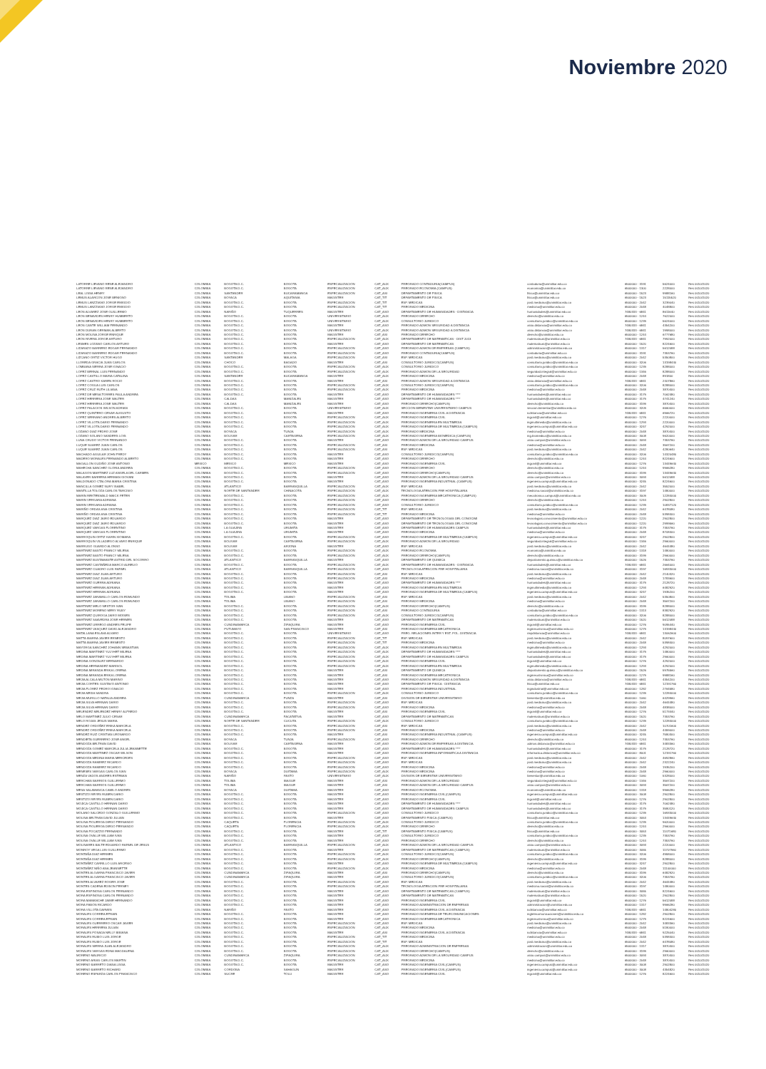Noviembre 2020
| LATORRE LIEVANO RENE ALEJANDRO | COLOMBIA | BOGOTA D.C. | BOGOTA | ESPECIALIZACION | CAT_AUX | PREGRADO CONTADURIA(CAMPUS) | contaduria@unimilitar.edu.co | 6500000 - 3191 | 5624000 | Res 0010/2020 |
| LATORRE LIEVANO RENE ALEJANDRO | COLOMBIA | BOGOTA D.C. | BOGOTA | ESPECIALIZACION | CAT_AUX | PREGRADO ECONOMIA (CAMPUS) | economia@unimilitar.edu.co | 6500000 - 1300 | 2228000 | Res 0010/2020 |
| LEAL LISSA HENRY | COLOMBIA | SANTANDER | BUCARAMANGA | ESPECIALIZACION | CAT_ASI | DEPARTAMENTO DE FISICA | fisica@unimilitar.edu.co | 6500000 - 1523 | 9988160 | Res 0010/2020 |
| LEMUS ALARCON JOSE BENIGNO | COLOMBIA | BOYACA | AQUITANIA | MAGISTER | CAT_TIT | DEPARTAMENTO DE FISICA | fisica@unimilitar.edu.co | 6500000 - 1523 | 15115520 | Res 0010/2020 |
| LEMUS LANZZIANO JORGE EMIGDIO | COLOMBIA | BOGOTA D.C. | BOGOTA | ESPECIALIZACION | CAT_TIT | ESP. MEDICAS | post.medicina@unimilitar.edu.co | 6500000 - 2042 | 3239040 | Res 0010/2020 |
| LEMUS LANZZIANO JORGE EMIGDIO | COLOMBIA | BOGOTA D.C. | BOGOTA | ESPECIALIZACION | CAT_TIT | PREGRADO MEDICINA | medicina@unimilitar.edu.co | 6500000 - 2048 | 4048800 | Res 0010/2020 |
| LEON ALVAREZ JOSE GUILLERMO | COLOMBIA | NARIÑO | TUQUERRES | MAGISTER | CAT_ASO | DEPARTAMENTO DE HUMANIDADES - DISTANCIA | humanidades@unimilitar.edu.co | 7480333 - 6841 | 8611640 | Res 0010/2020 |
| LEON BENAVIDES HENRY HUMBERTO | COLOMBIA | BOGOTA D.C. | BOGOTA | UNIVERSITARIO | CAT_AUX | PREGRADO DERECHO | derecho@unimilitar.edu.co | 6500000 - 1244 | 7622000 | Res 0010/2020 |
| LEON BENAVIDES HENRY HUMBERTO | COLOMBIA | BOGOTA D.C. | BOGOTA | UNIVERSITARIO | CAT_AUX | CONSULTORIO JURIDICO | consultorio.juridico@unimilitar.edu.co | 6500000 - 1239 | 5624000 | Res 0010/2020 |
| LEON CANTE WILLIAM FERNANDO | COLOMBIA | BOGOTA D.C. | BOGOTA | MAGISTER | CAT_ASO | PREGRADO ADMON SEGURIDAD A DISTANCIA | asso.distancia@unimilitar.edu.co | 7480333 - 6841 | 4354200 | Res 0010/2020 |
| LEON DURAN GERMAN ALBERTO | COLOMBIA | BOGOTA D.C. | BOGOTA | UNIVERSITARIO | CAT_AUX | PREGRADO ADMON SEGURIDAD A DISTANCIA | asso.distancia@unimilitar.edu.co | 7480333 - 6841 | 1998000 | Res 0010/2020 |
| LEON MOLINA JORGE ENRIQUE | COLOMBIA | BOGOTA D.C. | BOGOTA | MAGISTER | CAT_ASI | PREGRADO DERECHO | derecho@unimilitar.edu.co | 6500000 - 1244 | 6777680 | Res 0010/2020 |
| LEON RIVERA JORGE ARTURO | COLOMBIA | BOGOTA D.C. | BOGOTA | ESPECIALIZACION | CAT_AUX | DEPARTAMENTO DE MATEMATICAS - DIST 2013 | matematicas@unimilitar.edu.co | 7480333 - 6841 | 7992000 | Res 0010/2020 |
| LESMES LOZANO CARLOS ARTURO | COLOMBIA | BOGOTA D.C. | BOGOTA | MAGISTER | CAT_ASO | DEPARTAMENTO DE MATEMATICAS | matematicas@unimilitar.edu.co | 6500000 - 1520 | 8224600 | Res 0010/2020 |
| LIZARAZO BARRERO EDGAR FERNANDO | COLOMBIA | BOGOTA D.C. | BOGOTA | ESPECIALIZACION | CAT_ASO | PREGRADO ADMON DE EMPRESAS (CAMPUS) | administracion@unimilitar.edu.co | 6500000 - 1317 | 5612088 | Res 0010/2020 |
| LIZARAZO BARRERO EDGAR FERNANDO | COLOMBIA | BOGOTA D.C. | BOGOTA | ESPECIALIZACION | CAT_ASO | PREGRADO CONTADURIA(CAMPUS) | contaduria@unimilitar.edu.co | 6500000 - 3191 | 7353760 | Res 0010/2020 |
| LIZCANO ORTIZ VICTOR HUGO | COLOMBIA | SANTANDER | MALAGA | ESPECIALIZACION | CAT_ASI | ESP. MEDICAS | post.medicina@unimilitar.edu.co | 6500000 - 2042 | 5350800 | Res 0010/2020 |
| LLOREDA GRACIA JUAN CARLOS | COLOMBIA | CHOCO | BAGADO | MAGISTER | CAT_ASI | CONSULTORIO JURIDICO(CAMPUS) | consultorio.juridico@unimilitar.edu.co | 6500000 - 3206 | 13198440 | Res 0010/2020 |
| LOMBANA SIERRA JOSE IGNACIO | COLOMBIA | BOGOTA D.C. | BOGOTA | ESPECIALIZACION | CAT_AUX | CONSULTORIO JURIDICO | consultorio.juridico@unimilitar.edu.co | 6500000 - 1239 | 8288000 | Res 0010/2020 |
| LOPEZ BERNAL LUIS FERNANDO | COLOMBIA | BOGOTA D.C. | BOGOTA | ESPECIALIZACION | CAT_AUX | PREGRADO ADMON DE LA SEGURIDAD | seguridad.integral@unimilitar.edu.co | 6500000 - 1346 | 8288000 | Res 0010/2020 |
| LOPEZ CASTILLO MARIA CATALINA | COLOMBIA | SANTANDER | BUCARAMANGA | MAGISTER | CAT_AUX | PREGRADO MEDICINA | medicina@unimilitar.edu.co | 6500000 - 2048 | 891800 | Res 0010/2020 |
| LOPEZ CASTRO KAREN ROCIO | COLOMBIA | BOGOTA D.C. | BOGOTA | MAGISTER | CAT_ASI | PREGRADO ADMON SEGURIDAD A DISTANCIA | asso.distancia@unimilitar.edu.co | 7480333 - 6841 | 2407860 | Res 0010/2020 |
| LOPEZ COGUA LUIS CARLOS | COLOMBIA | BOGOTA D.C. | BOGOTA | ESPECIALIZACION | CAT_AUX | CONSULTORIO JURIDICO(CAMPUS) | consultorio.juridico@unimilitar.edu.co | 6500000 - 3206 | 8288000 | Res 0010/2020 |
| LOPEZ CRUZ RUTH LILIANA | COLOMBIA | BOGOTA D.C. | BOGOTA | ESPECIALIZACION | CAT_AUX | PREGRADO MEDICINA | medicina@unimilitar.edu.co | 6500000 - 2048 | 3870400 | Res 0010/2020 |
| LOPEZ DE MESA TORRES PAULA ANDREA | COLOMBIA | BOGOTA D.C. | BOGOTA | MAGISTER | CAT_ASO | DEPARTAMENTO DE HUMANIDADES **** | humanidades@unimilitar.edu.co | 6500000 - 3179 | 7062480 | Res 0010/2020 |
| LOPEZ HERRERA JOSE WALTER | COLOMBIA | CALDAS | MANIZALES | MAGISTER | CAT_ASO | DEPARTAMENTO DE HUMANIDADES **** | humanidades@unimilitar.edu.co | 6500000 - 3179 | 4741240 | Res 0010/2020 |
| LOPEZ HERRERA JOSE WALTER | COLOMBIA | CALDAS | MANIZALES | MAGISTER | CAT_ASO | PREGRADO DERECHO(CAMPUS) | derecho@unimilitar.edu.co | 6500000 - 3199 | 3870400 | Res 0010/2020 |
| LOPEZ PALACIOS WILSON ADRIAN | COLOMBIA | BOGOTA D.C. | BOGOTA | UNIVERSITARIO | CAT_AUX | SECCION BIENESTAR UNIVERSITARIO CAMPUS | seccion.bienestar@unimilitar.edu.co | 6500000 - 3209 | 6660000 | Res 0010/2020 |
| LOPEZ QUINTERO CESAR AUGUSTO | COLOMBIA | BOGOTA D.C. | BOGOTA | MAGISTER | CAT_ASO | PREGRADO INGENIERIA CIVIL A DISTANCIA | icdistancia@unimilitar.edu.co | 7480333 - 6841 | 6966720 | Res 0010/2020 |
| LOPEZ SERRANO ANDRES ALBERTO | COLOMBIA | BOGOTA D.C. | BOGOTA | ESPECIALIZACION | CAT_AUX | PREGRADO INGENIERIA CIVIL | ingcivil@unimilitar.edu.co | 6500000 - 1276 | 2220000 | Res 0010/2020 |
| LOPEZ VILLOTA DARIO FERNANDO | COLOMBIA | BOGOTA D.C. | BOGOTA | ESPECIALIZACION | CAT_AUX | PREGRADO INGENIERIA EN MULTIMEDIA | ingmultimedia@unimilitar.edu.co | 6500000 - 1293 | 2220000 | Res 0010/2020 |
| LOPEZ VILLOTA DARIO FERNANDO | COLOMBIA | BOGOTA D.C. | BOGOTA | ESPECIALIZACION | CAT_AUX | PREGRADO INGENIERIA DE MULTIMEDIA (CAMPUS) | ingenieria.campus@unimilitar.edu.co | 6500000 - 3247 | 4292000 | Res 0010/2020 |
| LOZANO DIAZ PEDRO JOSE | COLOMBIA | BOYACA | TUNJA | ESPECIALIZACION | CAT_AUX | PREGRADO MEDICINA | medicina@unimilitar.edu.co | 6500000 - 2048 | 3870400 | Res 0010/2020 |
| LOZANO SOLANO SANDERS LOIS | COLOMBIA | BOLIVAR | CARTAGENA | ESPECIALIZACION | CAT_AUX | PREGRADO INGENIERIA BIOMEDICA (CAMPUS) | ing.biomedica@unimilitar.edu.co | 6500000 - 3008 | 9620000 | Res 0010/2020 |
| LUNA CRUDO VICTOR FERNANDO | COLOMBIA | BOGOTA D.C. | BOGOTA | MAGISTER | CAT_ASO | PREGRADO ADMON DE LA SEGURIDAD CAMPUS | asso.campus@unimilitar.edu.co | 6500000 - 3093 | 7353760 | Res 0010/2020 |
| LUQUE SUAREZ JUAN CARLOS | COLOMBIA | BOGOTA D.C. | BOGOTA | ESPECIALIZACION | CAT_ASI | PREGRADO MEDICINA | medicina@unimilitar.edu.co | 6500000 - 2048 | 3567200 | Res 0010/2020 |
| LUQUE SUAREZ JUAN CARLOS | COLOMBIA | BOGOTA D.C. | BOGOTA | ESPECIALIZACION | CAT_ASI | ESP. MEDICAS | post.medicina@unimilitar.edu.co | 6500000 - 2042 | 4280640 | Res 0010/2020 |
| MACHADO AGUILAR JOHN FREDY | COLOMBIA | BOGOTA D.C. | BOGOTA | MAGISTER | CAT_ASO | CONSULTORIO JURIDICO(CAMPUS) | consultorio.juridico@unimilitar.edu.co | 6500000 - 3206 | 14320480 | Res 0010/2020 |
| MADERO MORALES FERNANDO ALBERTO | COLOMBIA | BOGOTA D.C. | BOGOTA | MAGISTER | CAT_ASO | PREGRADO DERECHO | derecho@unimilitar.edu.co | 6500000 - 1244 | 8224600 | Res 0010/2020 |
| MAGALLON GUDIÑO JOSE ANTONIO | MEXICO | MEXICO | MEXICO | MAGISTER | CAT_ASO | PREGRADO INGENIERIA CIVIL | ingcivil@unimilitar.edu.co | 6500000 - 1276 | 13449640 | Res 0010/2020 |
| MAHECHA SANCHEZ GLORIA ANDREA | COLOMBIA | BOGOTA D.C. | BOGOTA | ESPECIALIZACION | CAT_ASO | PREGRADO DERECHO | derecho@unimilitar.edu.co | 6500000 - 1244 | 9966280 | Res 0010/2020 |
| MALAGON MARTINEZ LUZ ANGELA DEL CARMEN | COLOMBIA | BOGOTA D.C. | BOGOTA | ESPECIALIZACION | CAT_ASO | PREGRADO DERECHO(CAMPUS) | derecho@unimilitar.edu.co | 6500000 - 3199 | 13449640 | Res 0010/2020 |
| MALAVER BARRERA HERMAN GIOVANI | COLOMBIA | BOGOTA D.C. | BOGOTA | MAGISTER | CAT_ASO | PREGRADO ADMON DE LA SEGURIDAD CAMPUS | asso.campus@unimilitar.edu.co | 6500000 - 3093 | 5612088 | Res 0010/2020 |
| MALDONADO CTALORA MARIA CRISTINA | COLOMBIA | BOGOTA D.C. | BOGOTA | MAGISTER | CAT_ASO | PREGRADO INGENIERIA INDUSTRIAL (CAMPUS) | ingenieria.campus@unimilitar.edu.co | 6500000 - 3245 | 8224600 | Res 0010/2020 |
| MANCILLA GOMEZ NURY ISABEL | COLOMBIA | ATLANTICO | BARRANQUILLA | ESPECIALIZACION | CAT_AUX | ESP. MEDICAS | post.medicina@unimilitar.edu.co | 6500000 - 2042 | 3552000 | Res 0010/2020 |
| MANTILLA TOLOZA CARLOS TARCISIO | COLOMBIA | NORTE DE SANTANDER | CHINACOTA | ESPECIALIZACION | CAT_AUX | TECNOLOGIA ATENCION PRE HOSPITALARIA | medicina.social@unimilitar.edu.co | 6500000 - 3197 | 1480000 | Res 0010/2020 |
| MARIN REKTENWALD MAICK PETER | COLOMBIA | BOGOTA D.C. | BOGOTA | ESPECIALIZACION | CAT_AUX | PREGRADO INGENIERIA MECATRONICA (CAMPUS) | mecatronica.campus@unimilitar.edu.co | 6500000 - 3009 | 12284000 | Res 0010/2020 |
| MARIN VERGARA ADRIANA | COLOMBIA | BOGOTA D.C. | BOGOTA | ESPECIALIZACION | CAT_ASO | PREGRADO DERECHO | derecho@unimilitar.edu.co | 6500000 - 1244 | 2902800 | Res 0010/2020 |
| MARIN VERGARA ADRIANA | COLOMBIA | BOGOTA D.C. | BOGOTA | ESPECIALIZACION | CAT_ASO | CONSULTORIO JURIDICO | consultorio.juridico@unimilitar.edu.co | 6500000 - 1239 | 10837120 | Res 0010/2020 |
| MARIÑO ORDAS ANA CRISTINA | COLOMBIA | BOGOTA D.C. | BOGOTA | ESPECIALIZACION | CAT_TIT | ESP. MEDICAS | post.medicina@unimilitar.edu.co | 6500000 - 2042 | 6478080 | Res 0010/2020 |
| MARIÑO ORDAS ANA CRISTINA | COLOMBIA | BOGOTA D.C. | BOGOTA | ESPECIALIZACION | CAT_TIT | PREGRADO MEDICINA | medicina@unimilitar.edu.co | 6500000 - 2048 | 5398400 | Res 0010/2020 |
| MARQUEZ DIAZ JAIRO EDUARDO | COLOMBIA | BOGOTA D.C. | BOGOTA | MAGISTER | CAT_ASO | DEPARTAMENTO DE TECNOLOGIAS DEL CONOCIMI | tecnologias.conocimiento@unimilitar.edu.co | 6500000 - 1220 | 2902800 | Res 0010/2020 |
| MARQUEZ DIAZ JAIRO EDUARDO | COLOMBIA | BOGOTA D.C. | BOGOTA | MAGISTER | CAT_ASO | DEPARTAMENTO DE TECNOLOGIAS DEL CONOCIMI | tecnologias.conocimiento@unimilitar.edu.co | 6500000 - 1220 | 2999560 | Res 0010/2020 |
| MARQUEZ VARGAS FLORENTINO | COLOMBIA | LA GUAJIRA | URUMITA | MAGISTER | CAT_ASO | DEPARTAMENTO DE HUMANIDADES CAMPUS | humanidades@unimilitar.edu.co | 6500000 - 3179 | 7353760 | Res 0010/2020 |
| MARQUEZ VARGAS FLORENTINO | COLOMBIA | LA GUAJIRA | URUMITA | MAGISTER | CAT_ASO | PREGRADO MEDICINA | medicina@unimilitar.edu.co | 6500000 - 2048 | 8708400 | Res 0010/2020 |
| MARROQUIN ORTIZ KARIN XIOMARA | COLOMBIA | BOGOTA D.C. | BOGOTA | ESPECIALIZACION | CAT_ASO | PREGRADO INGENIERIA DE MULTIMEDIA (CAMPUS) | ingenieria.campus@unimilitar.edu.co | 6500000 - 3247 | 2902800 | Res 0010/2020 |
| MARROQUIN VILLADIEGO ALVARO ENRIQUE | COLOMBIA | BOLIVAR | CARTAGENA | ESPECIALIZACION | CAT_AUX | PREGRADO ADMON DE LA SEGURIDAD | seguridad.integral@unimilitar.edu.co | 6500000 - 1346 | 2960000 | Res 0010/2020 |
| MARRUGO GUARDO ALONSO | COLOMBIA | BOLIVAR | ARJONA | MAGISTER | CAT_ASO | ESP. MEDICAS | post.medicina@unimilitar.edu.co | 6500000 - 2042 | 4644480 | Res 0010/2020 |
| MARTINEZ BASTO FRANCY MILENA | COLOMBIA | BOGOTA D.C. | BOGOTA | ESPECIALIZACION | CAT_AUX | PREGRADO ECONOMIA | economia@unimilitar.edu.co | 6500000 - 1318 | 1480000 | Res 0010/2020 |
| MARTINEZ BASTO FRANCY MILENA | COLOMBIA | BOGOTA D.C. | BOGOTA | ESPECIALIZACION | CAT_AUX | PREGRADO DERECHO(CAMPUS) | derecho@unimilitar.edu.co | 6500000 - 3199 | 2960000 | Res 0010/2020 |
| MARTINEZ BUSTAMANTE ASTRID DEL SOCORRO | COLOMBIA | ATLANTICO | BARRANQUILLA | MAGISTER | CAT_ASO | DEPARTAMENTO DE QUIMICA | departamento.quimica@unimilitar.edu.co | 6500000 - 1526 | 7353760 | Res 0010/2020 |
| MARTINEZ CASTAÑEDA MARCO AURELIO | COLOMBIA | BOGOTA D.C. | BOGOTA | ESPECIALIZACION | CAT_AUX | DEPARTAMENTO DE HUMANIDADES - DISTANCIA | humanidades@unimilitar.edu.co | 7480333 - 6841 | 2664000 | Res 0010/2020 |
| MARTINEZ CUADRO LUIS RAFAEL | COLOMBIA | ATLANTICO | BARRANQUILLA | ESPECIALIZACION | CAT_ASO | TECNOLOGIA ATENCION PRE HOSPITALARIA | medicina.social@unimilitar.edu.co | 6500000 - 3197 | 16933000 | Res 0010/2020 |
| MARTINEZ DIAZ JUAN ARTURO | COLOMBIA | BOGOTA D.C. | BOGOTA | ESPECIALIZACION | CAT_ASI | ESP. MEDICAS | post.medicina@unimilitar.edu.co | 6500000 - 2042 | 2140320 | Res 0010/2020 |
| MARTINEZ DIAZ JUAN ARTURO | COLOMBIA | BOGOTA D.C. | BOGOTA | ESPECIALIZACION | CAT_ASI | PREGRADO MEDICINA | medicina@unimilitar.edu.co | 6500000 - 2048 | 1783600 | Res 0010/2020 |
| MARTINEZ GUERRA ADRIANA | COLOMBIA | BOGOTA D.C. | BOGOTA | MAGISTER | CAT_ASO | DEPARTAMENTO DE HUMANIDADES **** | humanidades@unimilitar.edu.co | 6500000 - 3179 | 2128720 | Res 0010/2020 |
| MARTINEZ HERRAN ADRIANA | COLOMBIA | BOGOTA D.C. | BOGOTA | MAGISTER | CAT_ASO | PREGRADO INGENIERIA EN MULTIMEDIA | ingmultimedia@unimilitar.edu.co | 6500000 - 1293 | 6482920 | Res 0010/2020 |
| MARTINEZ HERRAN ADRIANA | COLOMBIA | BOGOTA D.C. | BOGOTA | MAGISTER | CAT_ASO | PREGRADO INGENIERIA DE MULTIMEDIA (CAMPUS) | ingenieria.campus@unimilitar.edu.co | 6500000 - 3247 | 1935200 | Res 0010/2020 |
| MARTINEZ JARAMILLO CARLOS EDMUNDO | COLOMBIA | TOLIMA | LIBANO | ESPECIALIZACION | CAT_ASI | ESP. MEDICAS | post.medicina@unimilitar.edu.co | 6500000 - 2042 | 5350800 | Res 0010/2020 |
| MARTINEZ JARAMILLO CARLOS EDMUNDO | COLOMBIA | TOLIMA | LIBANO | ESPECIALIZACION | CAT_ASI | PREGRADO MEDICINA | medicina@unimilitar.edu.co | 6500000 - 2048 | 3567200 | Res 0010/2020 |
| MARTINEZ MELO NESTOR IVAN | COLOMBIA | BOGOTA D.C. | BOGOTA | ESPECIALIZACION | CAT_AUX | PREGRADO DERECHO(CAMPUS) | derecho@unimilitar.edu.co | 6500000 - 3199 | 8288000 | Res 0010/2020 |
| MARTINEZ MORENO MERY RUBY | COLOMBIA | BOGOTA D.C. | BOGOTA | ESPECIALIZACION | CAT_ASI | PREGRADO CONTADURIA | contaduria@unimilitar.edu.co | 6500000 - 1313 | 8382920 | Res 0010/2020 |
| MARTINEZ QUIROGA JAIRO MOISES | COLOMBIA | BOGOTA D.C. | BOGOTA | ESPECIALIZACION | CAT_AUX | CONSULTORIO JURIDICO(CAMPUS) | consultorio.juridico@unimilitar.edu.co | 6500000 - 3206 | 8288000 | Res 0010/2020 |
| MARTINEZ SAAVEDRA JOSE HERMES | COLOMBIA | BOGOTA D.C. | BOGOTA | MAGISTER | CAT_ASO | DEPARTAMENTO DE MATEMATICAS | matematicas@unimilitar.edu.co | 6500000 - 1520 | 5612088 | Res 0010/2020 |
| MARTINEZ URREGO ANDRES FELIPE | COLOMBIA | CUNDINAMARCA | ZIPAQUIRA | MAGISTER | CAT_ASO | PREGRADO INGENIERIA CIVIL | ingcivil@unimilitar.edu.co | 6500000 - 1276 | 9095440 | Res 0010/2020 |
| MARTINEZ VASQUEZ DAVID ALEJANDRO | COLOMBIA | PUTUMAYO | SAN FRANCISCO | MAGISTER | CAT_ASI | PREGRADO INGENIERIA MECATRONICA | ingmecatronica@unimilitar.edu.co | 6500000 - 1279 | 13198440 | Res 0010/2020 |
| MATALLANA ESLAVA ALVARO | COLOMBIA | BOGOTA D.C. | BOGOTA | UNIVERSITARIO | CAT_ASO | PREG. RELACIONES INTER Y EST. POL. DISTANCIA | riepdistancia@unimilitar.edu.co | 7480333 - 6841 | 13062600 | Res 0010/2020 |
| MATTA IBARRA JAVIER ERNESTO | COLOMBIA | BOGOTA D.C. | BOGOTA | ESPECIALIZACION | CAT_TIT | ESP. MEDICAS | post.medicina@unimilitar.edu.co | 6500000 - 2042 | 8097600 | Res 0010/2020 |
| MATTA IBARRA JAVIER ERNESTO | COLOMBIA | BOGOTA D.C. | BOGOTA | ESPECIALIZACION | CAT_TIT | PREGRADO MEDICINA | medicina@unimilitar.edu.co | 6500000 - 2048 | 5398400 | Res 0010/2020 |
| MAYORGA SANCHEZ JOHANN SEBASTIAN | COLOMBIA | BOGOTA D.C. | BOGOTA | ESPECIALIZACION | CAT_AUX | PREGRADO INGENIERIA EN MULTIMEDIA | ingmultimedia@unimilitar.edu.co | 6500000 - 1293 | 4292000 | Res 0010/2020 |
| MEDINA MARTINEZ YULYHET MILENA | COLOMBIA | BOGOTA D.C. | BOGOTA | ESPECIALIZACION | CAT_AUX | DEPARTAMENTO DE HUMANIDADES **** | humanidades@unimilitar.edu.co | 6500000 - 3179 | 1480000 | Res 0010/2020 |
| MEDINA MARTINEZ YULYHET MILENA | COLOMBIA | BOGOTA D.C. | BOGOTA | ESPECIALIZACION | CAT_AUX | DEPARTAMENTO DE HUMANIDADES CAMPUS | humanidades@unimilitar.edu.co | 6500000 - 3179 | 2960000 | Res 0010/2020 |
| MEDINA GONZALEZ BERNARDO | COLOMBIA | BOGOTA D.C. | BOGOTA | ESPECIALIZACION | CAT_AUX | PREGRADO INGENIERIA CIVIL | ingcivil@unimilitar.edu.co | 6500000 - 1276 | 4292000 | Res 0010/2020 |
| MEDINA HERNANDEZ MARISOL | COLOMBIA | BOGOTA D.C. | BOGOTA | ESPECIALIZACION | CAT_AUX | PREGRADO INGENIERIA EN MULTIMEDIA | ingmultimedia@unimilitar.edu.co | 6500000 - 1293 | 4292000 | Res 0010/2020 |
| MEDINA MIRANDA ERIKA LORENA | COLOMBIA | BOGOTA D.C. | BOGOTA | MAGISTER | CAT_ASI | DEPARTAMENTO DE QUIMICA | departamento.quimica@unimilitar.edu.co | 6500000 - 1526 | 5975560 | Res 0010/2020 |
| MEDINA MIRANDA ERIKA LORENA | COLOMBIA | BOGOTA D.C. | BOGOTA | MAGISTER | CAT_ASI | PREGRADO INGENIERIA MECATRONICA | ingmecatronica@unimilitar.edu.co | 6500000 - 1279 | 9988160 | Res 0010/2020 |
| MEJIA ALCALA MILTON MARINO | COLOMBIA | BOGOTA D.C. | BOGOTA | MAGISTER | CAT_ASO | PREGRADO ADMON SEGURIDAD A DISTANCIA | asso.distancia@unimilitar.edu.co | 7480333 - 6841 | 4354200 | Res 0010/2020 |
| MEJIA CORTES GUSTAVO ANTONIO | COLOMBIA | BOGOTA D.C. | BOGOTA | MAGISTER | CAT_ASO | DEPARTAMENTO DE FISICA - DISTANCIA | fisica@unimilitar.edu.co | 7480333 - 6841 | 12191760 | Res 0010/2020 |
| MEJIA FLOREZ PEDRO IGNACIO | COLOMBIA | BOGOTA D.C. | BOGOTA | MAGISTER | CAT_ASO | PREGRADO INGENIERIA INDUSTRIAL | ingindustrial@unimilitar.edu.co | 6500000 - 1282 | 2764580 | Res 0010/2020 |
| MEJIA MEJIA SANDRA | COLOMBIA | BOGOTA D.C. | BOGOTA | ESPECIALIZACION | CAT_AUX | CONSULTORIO JURIDICO | consultorio.juridico@unimilitar.edu.co | 6500000 - 1239 | 12284000 | Res 0010/2020 |
| MEJIA MURILLO NATALIA ANDREA | COLOMBIA | CUNDINAMARCA | FUNZA | MAGISTER | CAT_ASI | DIVISION DE BIENESTAR UNIVERSITARIO | bienestar@unimilitar.edu.co | 6500000 - 1060 | 6429960 | Res 0010/2020 |
| MEJIA SILVA HERNAN DARIO | COLOMBIA | BOGOTA D.C. | BOGOTA | ESPECIALIZACION | CAT_ASO | ESP. MEDICAS | post.medicina@unimilitar.edu.co | 6500000 - 2042 | 4644480 | Res 0010/2020 |
| MEJIA SILVA HERNAN DARIO | COLOMBIA | BOGOTA D.C. | BOGOTA | ESPECIALIZACION | CAT_ASO | PREGRADO MEDICINA | medicina@unimilitar.edu.co | 6500000 - 2048 | 4838000 | Res 0010/2020 |
| MELENDEZ MELENDEZ HENRY ALFREDO | COLOMBIA | BOGOTA D.C. | BOGOTA | MAGISTER | CAT_ASI | PREGRADO INGENIERIA CIVIL | ingcivil@unimilitar.edu.co | 6500000 - 1276 | 5173440 | Res 0010/2020 |
| MELO MARTINEZ JULIO CESAR | COLOMBIA | CUNDINAMARCA | FACATATIVA | MAGISTER | CAT_ASO | DEPARTAMENTO DE MATEMATICAS | matematicas@unimilitar.edu.co | 6500000 - 1520 | 7353760 | Res 0010/2020 |
| MELO ROJAS JESUS MARIA | COLOMBIA | NORTE DE SANTANDER | CUCUTA | ESPECIALIZACION | CAT_AUX | CONSULTORIO JURIDICO | consultorio.juridico@unimilitar.edu.co | 6500000 - 1239 | 12284000 | Res 0010/2020 |
| MENDEZ ORDOÑEZ ERIKA MARCELA | COLOMBIA | BOGOTA D.C. | BOGOTA | ESPECIALIZACION | CAT_ASI | ESP. MEDICAS | post.medicina@unimilitar.edu.co | 6500000 - 2042 | 10701600 | Res 0010/2020 |
| MENDEZ ORDOÑEZ ERIKA MARCELA | COLOMBIA | BOGOTA D.C. | BOGOTA | ESPECIALIZACION | CAT_ASI | PREGRADO MEDICINA | medicina@unimilitar.edu.co | 6500000 - 2048 | 4459000 | Res 0010/2020 |
| MENDEZ RUIZ CRISTIAN LEONARDO | COLOMBIA | BOGOTA D.C. | BOGOTA | MAGISTER | CAT_ASI | PREGRADO INGENIERIA INDUSTRIAL (CAMPUS) | ingenieria.campus@unimilitar.edu.co | 6500000 - 3245 | 7580300 | Res 0010/2020 |
| MENDIETA GUERRERO JOSE ANGEL | COLOMBIA | BOYACA | TUNJA | ESPECIALIZACION | CAT_ASO | PREGRADO DERECHO | derecho@unimilitar.edu.co | 6500000 - 1244 | 7353760 | Res 0010/2020 |
| MENDOZA BELTRAN DAVID | COLOMBIA | BOLIVAR | CARTAGENA | MAGISTER | CAT_ASO | PREGRADO ADMON DE EMPRESAS A DISTANCIA | admon.distancia@unimilitar.edu.co | 7480333 - 6841 | 3483360 | Res 0010/2020 |
| MENDOZA GOMEZ MARCELA JULIA JEANNETTE | COLOMBIA | BOGOTA D.C. | BOGOTA | MAGISTER | CAT_ASO | DEPARTAMENTO DE HUMANIDADES **** | humanidades@unimilitar.edu.co | 6500000 - 3179 | 2128720 | Res 0010/2020 |
| MENDOZA MARTINEZ OSCAR WILSON | COLOMBIA | BOGOTA D.C. | BOGOTA | MAGISTER | CAT_ASO | PREGRADO INGENIERIA INFORMATICA A DISTANCIA | informatica.distancia@unimilitar.edu.co | 6500000 - 8001 | 12191760 | Res 0010/2020 |
| MENDOZA MEDINA MARIA MERCEDES | COLOMBIA | BOGOTA D.C. | BOGOTA | ESPECIALIZACION | CAT_ASO | ESP. MEDICAS | post.medicina@unimilitar.edu.co | 6500000 - 2042 | 4692860 | Res 0010/2020 |
| MENDOZA RAMIREZ RICARDO | COLOMBIA | BOGOTA D.C. | BOGOTA | ESPECIALIZACION | CAT_ASO | ESP. MEDICAS | post.medicina@unimilitar.edu.co | 6500000 - 2042 | 2322240 | Res 0010/2020 |
| MENDOZA RAMIREZ RICARDO | COLOMBIA | BOGOTA D.C. | BOGOTA | ESPECIALIZACION | CAT_ASO | PREGRADO MEDICINA | medicina@unimilitar.edu.co | 6500000 - 2048 | 1935200 | Res 0010/2020 |
| MENESES VARGAS CARLOS IVAN | COLOMBIA | BOYACA | DUITAMA | ESPECIALIZACION | CAT_AUX | PREGRADO MEDICINA | medicina@unimilitar.edu.co | 6500000 - 2048 | 2960000 | Res 0010/2020 |
| MENZA VADOS ANDRES ESTEBAN | COLOMBIA | NARIÑO | PASTO | UNIVERSITARIO | CAT_AUX | DIVISION DE BIENESTAR UNIVERSITARIO | bienestar@unimilitar.edu.co | 6500000 - 1060 | 5328000 | Res 0010/2020 |
| MERCHAN BARRIOS GUILLERMO | COLOMBIA | TOLIMA | IBAGUE | MAGISTER | CAT_ASI | PREGRADO ADMON DE LA SEGURIDAD | seguridad.integral@unimilitar.edu.co | 6500000 - 1346 | 3567200 | Res 0010/2020 |
| MERCHAN BARRIOS GUILLERMO | COLOMBIA | TOLIMA | IBAGUE | MAGISTER | CAT_ASI | PREGRADO ADMON DE LA SEGURIDAD CAMPUS | asso.campus@unimilitar.edu.co | 6500000 - 3093 | 3567200 | Res 0010/2020 |
| MESA SALAMANCA CAMILO ANDRES | COLOMBIA | BOYACA | DUITAMA | MAGISTER | CAT_ASO | PREGRADO ECONOMIA | economia@unimilitar.edu.co | 6500000 - 1318 | 9966280 | Res 0010/2020 |
| MESTIZO REYES RUBEN DARIO | COLOMBIA | BOGOTA D.C. | BOGOTA | MAGISTER | CAT_ASO | PREGRADO INGENIERIA CIVIL(CAMPUS) | ingenieria.campus@unimilitar.edu.co | 6500000 - 3008 | 2902800 | Res 0010/2020 |
| MESTIZO REYES RUBEN DARIO | COLOMBIA | BOGOTA D.C. | BOGOTA | MAGISTER | CAT_ASO | PREGRADO INGENIERIA CIVIL | ingcivil@unimilitar.edu.co | 6500000 - 1276 | 2902800 | Res 0010/2020 |
| MOJICA CASTILLO HERNAN DARIO | COLOMBIA | BOGOTA D.C. | BOGOTA | MAGISTER | CAT_ASO | DEPARTAMENTO DE HUMANIDADES **** | humanidades@unimilitar.edu.co | 6500000 - 3179 | 7062480 | Res 0010/2020 |
| MOJICA CASTILLO HERNAN DARIO | COLOMBIA | BOGOTA D.C. | BOGOTA | MAGISTER | CAT_ASO | DEPARTAMENTO DE HUMANIDADES CAMPUS | humanidades@unimilitar.edu.co | 6500000 - 3179 | 3580120 | Res 0010/2020 |
| MOLANO SALCEDO GONZALO GUILLERMO | COLOMBIA | BOGOTA D.C. | BOGOTA | ESPECIALIZACION | CAT_ASO | CONSULTORIO JURIDICO | consultorio.juridico@unimilitar.edu.co | 6500000 - 1239 | 16933000 | Res 0010/2020 |
| MOLINA BELTRAN DAVID JULIAN | COLOMBIA | BOGOTA D.C. | BOGOTA | MAGISTER | CAT_ASO | DEPARTAMENTO FISICA (CAMPUS) | fisica@unimilitar.edu.co | 6500000 - 3053 | 13449640 | Res 0010/2020 |
| MOLINA FIGUEROA DIEGO FERNANDO | COLOMBIA | CAQUETA | FLORENCIA | ESPECIALIZACION | CAT_AUX | CONSULTORIO JURIDICO | consultorio.juridico@unimilitar.edu.co | 6500000 - 1239 | 9620000 | Res 0010/2020 |
| MOLINA FIGUEROA DIEGO FERNANDO | COLOMBIA | CAQUETA | FLORENCIA | ESPECIALIZACION | CAT_AUX | PREGRADO DERECHO | derecho@unimilitar.edu.co | 6500000 - 1244 | 2960000 | Res 0010/2020 |
| MOLINA FOCAZZIO FERNANDO | COLOMBIA | BOGOTA D.C. | BOGOTA | MAGISTER | CAT_TIT | DEPARTAMENTO FISICA (CAMPUS) | fisica@unimilitar.edu.co | 6500000 - 3053 | 11471680 | Res 0010/2020 |
| MOLINA OVALLE WILLIAM IVAN | COLOMBIA | BOGOTA D.C. | BOGOTA | MAGISTER | CAT_ASO | CONSULTORIO JURIDICO | consultorio.juridico@unimilitar.edu.co | 6500000 - 1239 | 7353760 | Res 0010/2020 |
| MOLINA OVALLE WILLIAM IVAN | COLOMBIA | BOGOTA D.C. | BOGOTA | MAGISTER | CAT_ASO | PREGRADO DERECHO | derecho@unimilitar.edu.co | 6500000 - 1244 | 7353760 | Res 0010/2020 |
| MOLINARES BALTE EDUARDO RAFAEL DE JESUS | COLOMBIA | ATLANTICO | BARRANQUILLA | ESPECIALIZACION | CAT_AUX | PREGRADO ADMON DE LA SEGURIDAD CAMPUS | asso.campus@unimilitar.edu.co | 6500000 - 3093 | 2220000 | Res 0010/2020 |
| MONROY VEGA LUIS GUILLERMO | COLOMBIA | BOGOTA D.C. | BOGOTA | MAGISTER | CAT_ASO | DEPARTAMENTO DE MATEMATICAS (CAMPUS) | matematicas@unimilitar.edu.co | 6500000 - 3055 | 11707960 | Res 0010/2020 |
| MONTAÑA DIAZ HERMES | COLOMBIA | BOGOTA D.C. | BOGOTA | ESPECIALIZACION | CAT_AUX | CONSULTORIO JURIDICO(CAMPUS) | consultorio.juridico@unimilitar.edu.co | 6500000 - 3206 | 4958000 | Res 0010/2020 |
| MONTAÑA DIAZ HERMES | COLOMBIA | BOGOTA D.C. | BOGOTA | ESPECIALIZACION | CAT_AUX | PREGRADO DERECHO(CAMPUS) | derecho@unimilitar.edu.co | 6500000 - 3199 | 8288000 | Res 0010/2020 |
| MONTAÑEZ CARRILLO LUIS ARCESIO | COLOMBIA | BOGOTA D.C. | BOGOTA | MAGISTER | CAT_ASO | PREGRADO INGENIERIA DE MULTIMEDIA (CAMPUS) | ingenieria.campus@unimilitar.edu.co | 6500000 - 3247 | 2902800 | Res 0010/2020 |
| MONTAÑEZ NIÑO ANA JEANNETTE | COLOMBIA | BOGOTA D.C. | BOGOTA | ESPECIALIZACION | CAT_AUX | PREGRADO MEDICINA | medicina@unimilitar.edu.co | 6500000 - 2048 | 11100000 | Res 0010/2020 |
| MONTES ALGARRA FRANCISCO JAVIER | COLOMBIA | CUNDINAMARCA | ZIPAQUIRA | MAGISTER | CAT_ASI | PREGRADO DERECHO(CAMPUS) | derecho@unimilitar.edu.co | 6500000 - 3199 | 6482920 | Res 0010/2020 |
| MONTES ALGARRA FRANCISCO JAVIER | COLOMBIA | CUNDINAMARCA | ZIPAQUIRA | MAGISTER | CAT_ASO | CONSULTORIO JURIDICO(CAMPUS) | consultorio.juridico@unimilitar.edu.co | 6500000 - 3206 | 7353760 | Res 0010/2020 |
| MONTES ALVAREZ ROGER JOSE | COLOMBIA | BOGOTA D.C. | BOGOTA | ESPECIALIZACION | CAT_ASO | ESP. MEDICAS | post.medicina@unimilitar.edu.co | 6500000 - 2042 | 4644480 | Res 0010/2020 |
| MONTES CADENA EDISON FERNEY | COLOMBIA | BOGOTA D.C. | BOGOTA | ESPECIALIZACION | CAT_AUX | TECNOLOGIA ATENCION PRE HOSPITALARIA | medicina.social@unimilitar.edu.co | 6500000 - 3197 | 1480000 | Res 0010/2020 |
| MORA ESPINOSA CARLOS FERNANDO | COLOMBIA | BOGOTA D.C. | BOGOTA | MAGISTER | CAT_ASO | DEPARTAMENTO DE MATEMATICAS (CAMPUS) | matematicas@unimilitar.edu.co | 6500000 - 3055 | 8224600 | Res 0010/2020 |
| MORA ESPINOSA CARLOS FERNANDO | COLOMBIA | BOGOTA D.C. | BOGOTA | MAGISTER | CAT_ASO | DEPARTAMENTO DE MATEMATICAS | matematicas@unimilitar.edu.co | 6500000 - 1520 | 2902800 | Res 0010/2020 |
| MORA MAMANCHE JAIME HERNANDO | COLOMBIA | BOGOTA D.C. | BOGOTA | MAGISTER | CAT_ASO | PREGRADO INGENIERIA CIVIL | ingcivil@unimilitar.edu.co | 6500000 - 1276 | 5612088 | Res 0010/2020 |
| MORA PABON RICARDO | COLOMBIA | BOGOTA D.C. | BOGOTA | MAGISTER | CAT_ASO | PREGRADO ADMINISTRACION DE EMPRESAS | administracion@unimilitar.edu.co | 6500000 - 1317 | 9966280 | Res 0010/2020 |
| MORA VILLOTA DARWIN | COLOMBIA | NARIÑO | PASTO | MAGISTER | CAT_ASO | PREGRADO INGENIERIA CIVIL A DISTANCIA | icdistancia@unimilitar.edu.co | 7480333 - 6841 | 14804280 | Res 0010/2020 |
| MORALES CORREA EFRAIN | COLOMBIA | BOGOTA D.C. | BOGOTA | MAGISTER | CAT_ASO | PREGRADO INGENIERIA DE TELECOMUNICACIONES | ingtelecomunicaciones@unimilitar.edu.co | 6500000 - 1282 | 2902800 | Res 0010/2020 |
| MORALES CORREA EFRAIN | COLOMBIA | BOGOTA D.C. | BOGOTA | MAGISTER | CAT_ASO | PREGRADO INGENIERIA MECATRONICA | ingmecatronica@unimilitar.edu.co | 6500000 - 1279 | 8224600 | Res 0010/2020 |
| MORALES GUERRERO OSCAR JAVIER | COLOMBIA | BOGOTA D.C. | BOGOTA | ESPECIALIZACION | CAT_ASO | ESP. MEDICAS | post.medicina@unimilitar.edu.co | 6500000 - 2042 | 3483360 | Res 0010/2020 |
| MORALES HERRERA JULIAN | COLOMBIA | BOGOTA D.C. | BOGOTA | ESPECIALIZACION | CAT_AUX | PREGRADO MEDICINA | medicina@unimilitar.edu.co | 6500000 - 2048 | 5180000 | Res 0010/2020 |
| MORALES POSADA NELLY BIBIANA | COLOMBIA | BOGOTA D.C. | BOGOTA | MAGISTER | CAT_ASI | PREGRADO INGENIERIA CIVIL A DISTANCIA | icdistancia@unimilitar.edu.co | 7480333 - 6841 | 9225040 | Res 0010/2020 |
| MORALES RUBIO LUIS JORGE | COLOMBIA | BOGOTA D.C. | BOGOTA | ESPECIALIZACION | CAT_TIT | PREGRADO MEDICINA | medicina@unimilitar.edu.co | 6500000 - 2048 | 5398400 | Res 0010/2020 |
| MORALES RUBIO LUIS JORGE | COLOMBIA | BOGOTA D.C. | BOGOTA | ESPECIALIZACION | CAT_TIT | ESP. MEDICAS | post.medicina@unimilitar.edu.co | 6500000 - 2042 | 6478080 | Res 0010/2020 |
| MORALES SIERRA JUAN ALEJANDRO | COLOMBIA | BOGOTA D.C. | BOGOTA | ESPECIALIZACION | CAT_AUX | PREGRADO ADMINISTRACION DE EMPRESAS | administracion@unimilitar.edu.co | 6500000 - 1317 | 3870400 | Res 0010/2020 |
| MORALES VARGAS EDNA MAGDALENA | COLOMBIA | BOGOTA D.C. | BOGOTA | ESPECIALIZACION | CAT_AUX | PREGRADO DERECHO(CAMPUS) | derecho@unimilitar.edu.co | 6500000 - 3199 | 2960000 | Res 0010/2020 |
| MORENO MAURICIO | COLOMBIA | CUNDINAMARCA | ZIPAQUIRA | ESPECIALIZACION | CAT_AUX | PREGRADO ADMON DE LA SEGURIDAD CAMPUS | asso.campus@unimilitar.edu.co | 6500000 - 3093 | 3870400 | Res 0010/2020 |
| MORENO ARIAS CARLOS MARTIN | COLOMBIA | BOGOTA D.C. | BOGOTA | ESPECIALIZACION | CAT_AUX | PREGRADO MEDICINA | medicina@unimilitar.edu.co | 6500000 - 2048 | 3870400 | Res 0010/2020 |
| MORENO BARRETO DIANA LISSA | COLOMBIA | BOGOTA D.C. | BOGOTA | MAGISTER | CAT_ASO | PREGRADO INGENIERIA CIVIL(CAMPUS) | ingenieria.campus@unimilitar.edu.co | 6500000 - 3008 | 2902800 | Res 0010/2020 |
| MORENO BARRETO RICHARD | COLOMBIA | CORDOBA | SAHAGUN | MAGISTER | CAT_ASO | PREGRADO INGENIERIA CIVIL(CAMPUS) | ingenieria.campus@unimilitar.edu.co | 6500000 - 3008 | 4354820 | Res 0010/2020 |
| MORENO ESPARZA CARLOS FRANCISCO | COLOMBIA | SUCRE | TOLU | MAGISTER | CAT_ASO | PREGRADO INGENIERIA CIVIL | ingcivil@unimilitar.edu.co | 6500000 - 1276 | 8224600 | Res 0010/2020 |